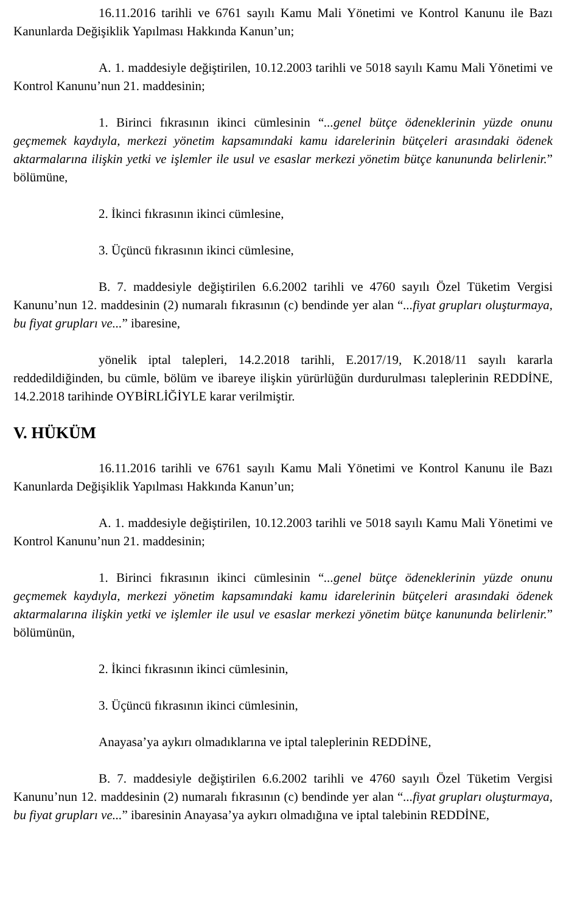16.11.2016 tarihli ve 6761 sayılı Kamu Mali Yönetimi ve Kontrol Kanunu ile Bazı Kanunlarda Değişiklik Yapılması Hakkında Kanun’un;
A. 1. maddesiyle değiştirilen, 10.12.2003 tarihli ve 5018 sayılı Kamu Mali Yönetimi ve Kontrol Kanunu’nun 21. maddesinin;
1. Birinci fıkrasının ikinci cümlesinin “...genel bütçe ödeneklerinin yüzde onunu geçmemek kaydıyla, merkezi yönetim kapsamındaki kamu idarelerinin bütçeleri arasındaki ödenek aktarmalarına ilişkin yetki ve işlemler ile usul ve esaslar merkezi yönetim bütçe kanununda belirlenir.” bölümüne,
2. İkinci fıkrasının ikinci cümlesine,
3. Üçüncü fıkrasının ikinci cümlesine,
B. 7. maddesiyle değiştirilen 6.6.2002 tarihli ve 4760 sayılı Özel Tüketim Vergisi Kanunu’nun 12. maddesinin (2) numaralı fıkrasının (c) bendinde yer alan “...fiyat grupları oluşturmaya, bu fiyat grupları ve...” ibaresine,
yönelik iptal talepleri, 14.2.2018 tarihli, E.2017/19, K.2018/11 sayılı kararla reddedildiğinden, bu cümle, bölüm ve ibareye ilişkin yürürlüğün durdurulması taleplerinin REDDİNE, 14.2.2018 tarihinde OYBİRLİĞİYLE karar verilmiştir.
V. HÜKÜM
16.11.2016 tarihli ve 6761 sayılı Kamu Mali Yönetimi ve Kontrol Kanunu ile Bazı Kanunlarda Değişiklik Yapılması Hakkında Kanun’un;
A. 1. maddesiyle değiştirilen, 10.12.2003 tarihli ve 5018 sayılı Kamu Mali Yönetimi ve Kontrol Kanunu’nun 21. maddesinin;
1. Birinci fıkrasının ikinci cümlesinin “...genel bütçe ödeneklerinin yüzde onunu geçmemek kaydıyla, merkezi yönetim kapsamındaki kamu idarelerinin bütçeleri arasındaki ödenek aktarmalarına ilişkin yetki ve işlemler ile usul ve esaslar merkezi yönetim bütçe kanununda belirlenir.” bölümünün,
2. İkinci fıkrasının ikinci cümlesinin,
3. Üçüncü fıkrasının ikinci cümlesinin,
Anayasa’ya aykırı olmadıklarına ve iptal taleplerinin REDDİNE,
B. 7. maddesiyle değiştirilen 6.6.2002 tarihli ve 4760 sayılı Özel Tüketim Vergisi Kanunu’nun 12. maddesinin (2) numaralı fıkrasının (c) bendinde yer alan “...fiyat grupları oluşturmaya, bu fiyat grupları ve...” ibaresinin Anayasa’ya aykırı olmadığına ve iptal talebinin REDDİNE,